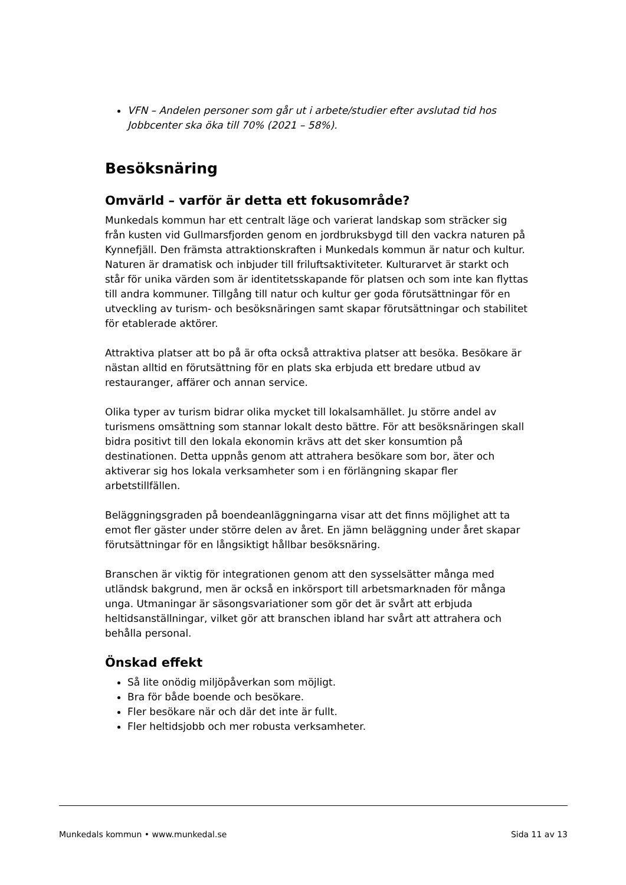VFN – Andelen personer som går ut i arbete/studier efter avslutad tid hos Jobbcenter ska öka till 70% (2021 – 58%).
Besöksnäring
Omvärld – varför är detta ett fokusområde?
Munkedals kommun har ett centralt läge och varierat landskap som sträcker sig från kusten vid Gullmarsfjorden genom en jordbruksbygd till den vackra naturen på Kynnefjäll. Den främsta attraktionskraften i Munkedals kommun är natur och kultur. Naturen är dramatisk och inbjuder till friluftsaktiviteter. Kulturarvet är starkt och står för unika värden som är identitetsskapande för platsen och som inte kan flyttas till andra kommuner. Tillgång till natur och kultur ger goda förutsättningar för en utveckling av turism- och besöksnäringen samt skapar förutsättningar och stabilitet för etablerade aktörer.
Attraktiva platser att bo på är ofta också attraktiva platser att besöka. Besökare är nästan alltid en förutsättning för en plats ska erbjuda ett bredare utbud av restauranger, affärer och annan service.
Olika typer av turism bidrar olika mycket till lokalsamhället. Ju större andel av turismens omsättning som stannar lokalt desto bättre. För att besöksnäringen skall bidra positivt till den lokala ekonomin krävs att det sker konsumtion på destinationen. Detta uppnås genom att attrahera besökare som bor, äter och aktiverar sig hos lokala verksamheter som i en förlängning skapar fler arbetstillfällen.
Beläggningsgraden på boendeanläggningarna visar att det finns möjlighet att ta emot fler gäster under större delen av året. En jämn beläggning under året skapar förutsättningar för en långsiktigt hållbar besöksnäring.
Branschen är viktig för integrationen genom att den sysselsätter många med utländsk bakgrund, men är också en inkörsport till arbetsmarknaden för många unga. Utmaningar är säsongsvariationer som gör det är svårt att erbjuda heltidsanställningar, vilket gör att branschen ibland har svårt att attrahera och behålla personal.
Önskad effekt
Så lite onödig miljöpåverkan som möjligt.
Bra för både boende och besökare.
Fler besökare när och där det inte är fullt.
Fler heltidsjobb och mer robusta verksamheter.
Munkedals kommun • www.munkedal.se Sida 11 av 13